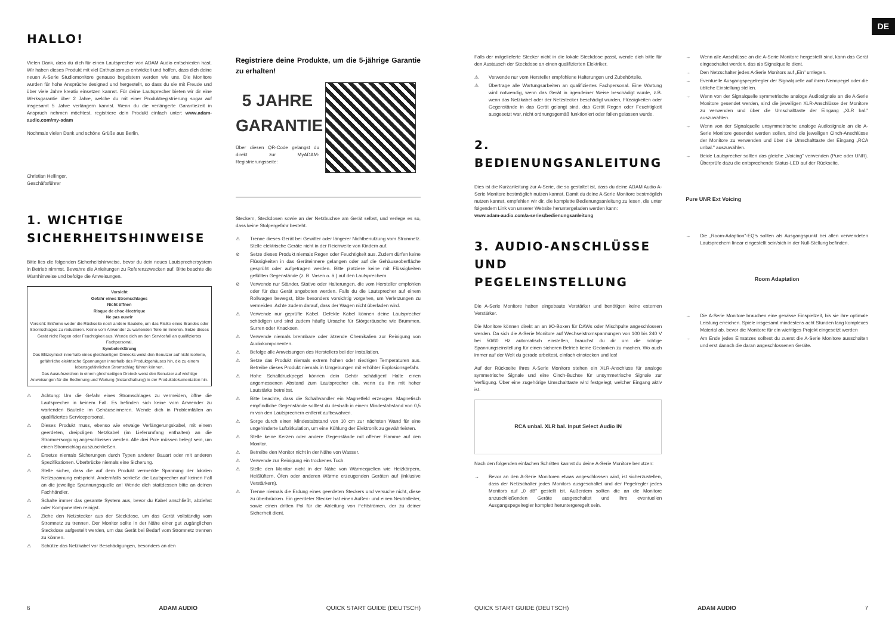HALLO!
Vielen Dank, dass du dich für einen Lautsprecher von ADAM Audio entschieden hast. Wir haben dieses Produkt mit viel Enthusiasmus entwickelt und hoffen, dass dich deine neuen A-Serie Studiomonitore genauso begeistern werden wie uns. Die Monitore wurden für hohe Ansprüche designed und hergestellt, so dass du sie mit Freude und über viele Jahre kreativ einsetzen kannst. Für deine Lautsprecher bieten wir dir eine Werksgarantie über 2 Jahre, welche du mit einer Produktregistrierung sogar auf insgesamt 5 Jahre verlängern kannst. Wenn du die verlängerte Garantiezeit in Anspruch nehmen möchtest, registriere dein Produkt einfach unter: www.adam-audio.com/my-adam
Nochmals vielen Dank und schöne Grüße aus Berlin,
Christian Hellinger,
Geschäftsführer
1. WICHTIGE SICHERHEITSHINWEISE
Bitte lies die folgenden Sicherheitshinweise, bevor du dein neues Lautsprechersystem in Betrieb nimmst. Bewahre die Anleitungen zu Referenzzwecken auf. Bitte beachte die Warnhinweise und befolge die Anweisungen.
Vorsicht
Gefahr eines Stromschlages
Nicht öffnen
Risque de choc électrique
Ne pas ouvrir
Vorsicht: Entferne weder die Rückseite noch andere Bauteile, um das Risiko eines Brandes oder Stromschlages zu reduzieren. Keine vom Anwender zu wartenden Teile im Inneren. Setze dieses Gerät nicht Regen oder Feuchtigkeit aus. Wende dich an den Servicefall an qualifiziertes Fachpersonal.
Symbolerklärung
Das Blitzsymbol innerhalb eines gleichseitigen Dreiecks weist den Benutzer auf nicht isolierte, gefährliche elektrische Spannungen innerhalb des Produktgehäuses hin, die zu einem lebensgefährlichen Stromschlag führen können.
Das Ausrufezeichen in einem gleichseitigen Dreieck weist den Benutzer auf wichtige Anweisungen für die Bedienung und Wartung (Instandhaltung) in der Produktdokumentation hin.
⚠ Achtung: Um die Gefahr eines Stromschlages zu vermeiden, öffne die Lautsprecher in keinem Fall. Es befinden sich keine vom Anwender zu wartenden Bauteile im Gehäuseinneren. Wende dich in Problemfällen an qualifiziertes Servicepersonal.
⚠ Dieses Produkt muss, ebenso wie etwaige Verlängerungskabel, mit einem geerdeten, dreipoligen Netzkabel (im Lieferumfang enthalten) an die Stromversorgung angeschlossen werden. Alle drei Pole müssen belegt sein, um einen Stromschlag auszuschließen.
⚠ Ersetze niemals Sicherungen durch Typen anderer Bauart oder mit anderen Spezifikationen. Überbrücke niemals eine Sicherung.
⚠ Stelle sicher, dass die auf dem Produkt vermerkte Spannung der lokalen Netzspannung entspricht. Andernfalls schließe die Lautsprecher auf keinen Fall an die jeweilige Spannungsquelle an! Wende dich stattdessen bitte an deinen Fachhändler.
⚠ Schalte immer das gesamte System aus, bevor du Kabel anschließt, abziehst oder Komponenten reinigst.
⚠ Ziehe den Netzstecker aus der Steckdose, um das Gerät vollständig vom Stromnetz zu trennen. Der Monitor sollte in der Nähe einer gut zugänglichen Steckdose aufgestellt werden, um das Gerät bei Bedarf vom Stromnetz trennen zu können.
⚠ Schütze das Netzkabel vor Beschädigungen, besonders an den
Registriere deine Produkte, um die 5-jährige Garantie zu erhalten!
5 JAHRE
GARANTIE
Über diesen QR-Code gelangst du direkt zur MyADAM-Registrierungsseite:
Steckern, Steckdosen sowie an der Netzbuchse am Gerät selbst, und verlege es so, dass keine Stolpergefahr besteht.
⚠ Trenne dieses Gerät bei Gewitter oder längerer Nichtbenutzung vom Stromnetz. Stelle elektrische Geräte nicht in der Reichweite von Kindern auf.
⊘ Setze dieses Produkt niemals Regen oder Feuchtigkeit aus. Zudem dürfen keine Flüssigkeiten in das Geräteinnere gelangen oder auf die Gehäuseoberfläche gesprüht oder aufgetragen werden. Bitte platziere keine mit Flüssigkeiten gefüllten Gegenstände (z. B. Vasen o. ä.) auf den Lautsprechern.
⊘ Verwende nur Ständer, Stative oder Halterungen, die vom Hersteller empfohlen oder für das Gerät angeboten werden. Falls du die Lautsprecher auf einem Rollwagen bewegst, bitte besonders vorsichtig vorgehen, um Verletzungen zu vermeiden. Achte zudem darauf, dass der Wagen nicht überladen wird.
⚠ Verwende nur geprüfte Kabel. Defekte Kabel können deine Lautsprecher schädigen und sind zudem häufig Ursache für Störgeräusche wie Brummen, Surren oder Knacksen.
⚠ Verwende niemals brennbare oder ätzende Chemikalien zur Reinigung von Audiokomponenten.
⚠ Befolge alle Anweisungen des Herstellers bei der Installation.
⚠ Setze das Produkt niemals extrem hohen oder niedrigen Temperaturen aus. Betreibe dieses Produkt niemals in Umgebungen mit erhöhter Explosionsgefahr.
⚠ Hohe Schalldruckpegel können dein Gehör schädigen! Halte einen angemessenen Abstand zum Lautsprecher ein, wenn du ihn mit hoher Lautstärke betreibst.
⚠ Bitte beachte, dass die Schallwandler ein Magnetfeld erzeugen. Magnetisch empfindliche Gegenstände solltest du deshalb in einem Mindestabstand von 0,5 m von den Lautsprechern entfernt aufbewahren.
⚠ Sorge durch einen Mindestabstand von 10 cm zur nächsten Wand für eine ungehinderte Luftzirkulation, um eine Kühlung der Elektronik zu gewährleisten.
⚠ Stelle keine Kerzen oder andere Gegenstände mit offener Flamme auf den Monitor.
⚠ Betreibe den Monitor nicht in der Nähe von Wasser.
⚠ Verwende zur Reinigung ein trockenes Tuch.
⚠ Stelle den Monitor nicht in der Nähe von Wärmequellen wie Heizkörpern, Heißlüftern, Öfen oder anderen Wärme erzeugenden Geräten auf (inklusive Verstärkern).
⚠ Trenne niemals die Erdung eines geerdeten Steckers und versuche nicht, diese zu überbrücken. Ein geerdeter Stecker hat einen Außen- und einen Neutralleiter, sowie einen dritten Pol für die Ableitung von Fehlströmen, der zu deiner Sicherheit dient.
6 ADAM AUDIO QUICK START GUIDE (DEUTSCH)
DE
Falls der mitgelieferte Stecker nicht in die lokale Steckdose passt, wende dich bitte für den Austausch der Steckdose an einen qualifizierten Elektriker.
⚠ Verwende nur vom Hersteller empfohlene Halterungen und Zubehörteile.
⚠ Übertrage alle Wartungsarbeiten an qualifiziertes Fachpersonal. Eine Wartung wird notwendig, wenn das Gerät in irgendeiner Weise beschädigt wurde, z.B. wenn das Netzkabel oder der Netzstecker beschädigt wurden, Flüssigkeiten oder Gegenstände in das Gerät gelangt sind, das Gerät Regen oder Feuchtigkeit ausgesetzt war, nicht ordnungsgemäß funktioniert oder fallen gelassen wurde.
2. BEDIENUNGSANLEITUNG
Dies ist die Kurzanleitung zur A-Serie, die so gestaltet ist, dass du deine ADAM Audio A-Serie Monitore bestmöglich nutzen kannst. Damit du deine A-Serie Monitore bestmöglich nutzen kannst, empfehlen wir dir, die komplette Bedienungsanleitung zu lesen, die unter folgendem Link von unserer Website heruntergeladen werden kann:
www.adam-audio.com/a-series/bedienungsanleitung
3. AUDIO-ANSCHLÜSSE
UND PEGELEINSTELLUNG
Die A-Serie Monitore haben eingebaute Verstärker und benötigen keine externen Verstärker.
Die Monitore können direkt an an I/O-Boxen für DAWs oder Mischpulte angeschlossen werden. Da sich die A-Serie Monitore auf Wechselstromspannungen von 100 bis 240 V bei 50/60 Hz automatisch einstellen, brauchst du dir um die richtige Spannungseinstellung für einen sicheren Betrieb keine Gedanken zu machen. Wo auch immer auf der Welt du gerade arbeitest, einfach einstecken und los!
Auf der Rückseite Ihres A-Serie Monitors stehen ein XLR-Anschluss für analoge symmetrische Signale und eine Cinch-Buchse für unsymmetrische Signale zur Verfügung. Über eine zugehörige Umschalttaste wird festgelegt, welcher Eingang aktiv ist.
RCA unbal. XLR bal. Input Select Audio IN
Nach den folgenden einfachen Schritten kannst du deine A-Serie Monitore benutzen:
→ Bevor an den A-Serie Monitoren etwas angeschlossen wird, ist sicherzustellen, dass der Netzschalter jedes Monitors ausgeschaltet und der Pegelregler jedes Monitors auf „0 dB" gestellt ist. Außerdem sollten die an die Monitore anzuschließenden Geräte ausgeschaltet und ihre eventuellen Ausgangspegelregler komplett heruntergeregelt sein.
→ Wenn alle Anschlüsse an die A-Serie Monitore hergestellt sind, kann das Gerät eingeschaltet werden, das als Signalquelle dient.
→ Den Netzschalter jedes A-Serie Monitors auf „Ein" umlegen.
→ Eventuelle Ausgangspegelregler der Signalquelle auf ihren Nennpegel oder die übliche Einstellung stellen.
→ Wenn von der Signalquelle symmetrische analoge Audiosignale an die A-Serie Monitore gesendet werden, sind die jeweiligen XLR-Anschlüsse der Monitore zu verwenden und über die Umschalttaste der Eingang „XLR bal." auszuwählen.
→ Wenn von der Signalquelle unsymmetrische analoge Audiosignale an die A-Serie Monitore gesendet werden sollen, sind die jeweiligen Cinch-Anschlüsse der Monitore zu verwenden und über die Umschalttaste der Eingang „RCA unbal." auszuwählen.
→ Beide Lautsprecher sollten das gleiche „Voicing" verwenden (Pure oder UNR). Überprüfe dazu die entsprechende Status-LED auf der Rückseite.
Pure UNR Ext Voicing
→ Die „Room-Adaption"-EQ's sollten als Ausgangspunkt bei allen verwendeten Lautsprechern linear eingestellt sein/sich in der Null-Stellung befinden.
Room Adaptation
→ Die A-Serie Monitore brauchen eine gewisse Einspielzeit, bis sie ihre optimale Leistung erreichen. Spiele insgesamt mindestens acht Stunden lang komplexes Material ab, bevor die Monitore für ein wichtiges Projekt eingesetzt werden
→ Am Ende jedes Einsatzes solltest du zuerst die A-Serie Monitore ausschalten und erst danach die daran angeschlossenen Geräte.
QUICK START GUIDE (DEUTSCH) ADAM AUDIO 7